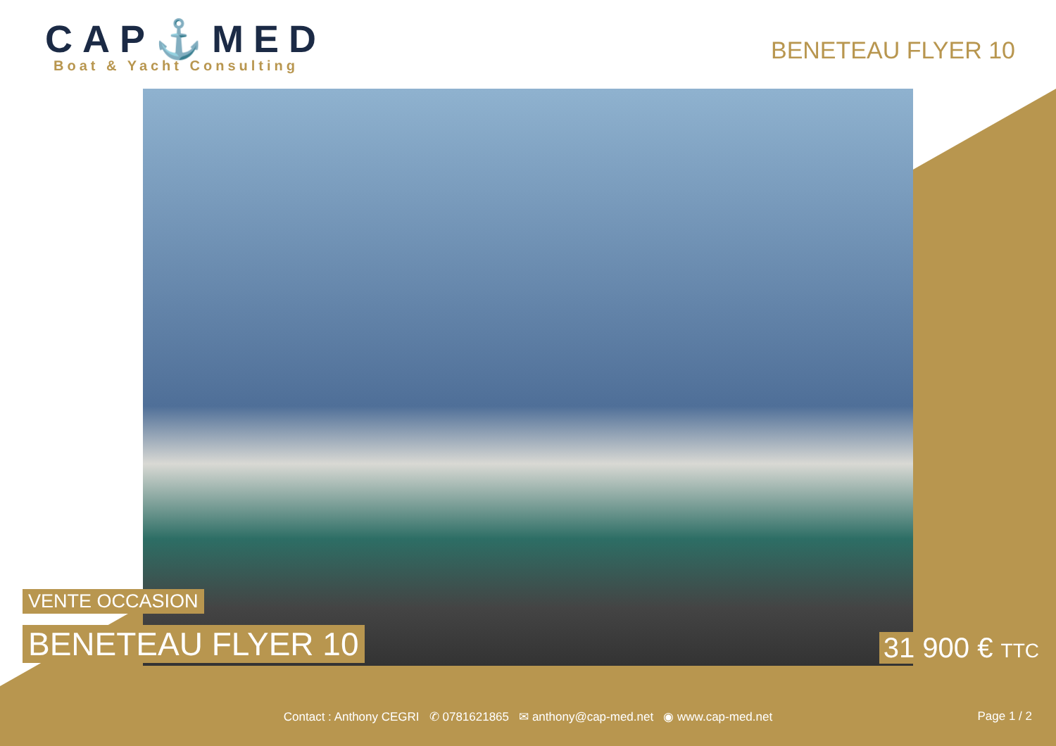CAP⚓MED
Boat & Yacht Consulting
BENETEAU FLYER 10
VENTE OCCASION
BENETEAU FLYER 10
31 900 € TTC
Contact : Anthony CEGRI ✆ 0781621865 ✉ anthony@cap-med.net ◉ www.cap-med.net
Page 1 / 2